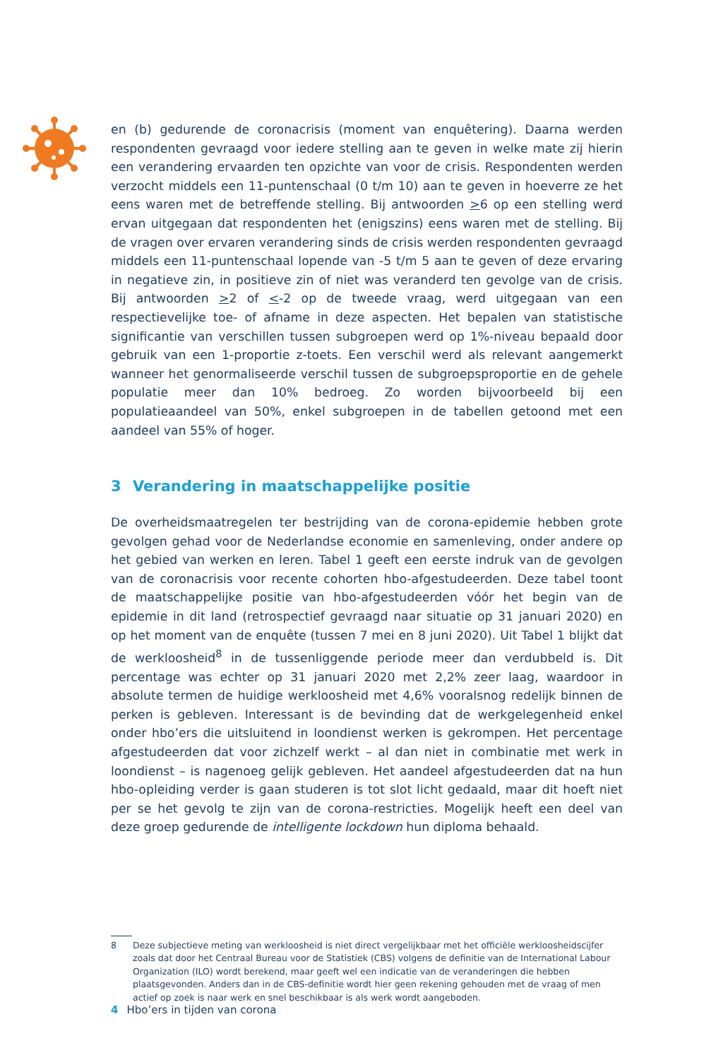en (b) gedurende de coronacrisis (moment van enquêtering). Daarna werden respondenten gevraagd voor iedere stelling aan te geven in welke mate zij hierin een verandering ervaarden ten opzichte van voor de crisis. Respondenten werden verzocht middels een 11-puntenschaal (0 t/m 10) aan te geven in hoeverre ze het eens waren met de betreffende stelling. Bij antwoorden >6 op een stelling werd ervan uitgegaan dat respondenten het (enigszins) eens waren met de stelling. Bij de vragen over ervaren verandering sinds de crisis werden respondenten gevraagd middels een 11-puntenschaal lopende van -5 t/m 5 aan te geven of deze ervaring in negatieve zin, in positieve zin of niet was veranderd ten gevolge van de crisis. Bij antwoorden >2 of <-2 op de tweede vraag, werd uitgegaan van een respectievelijke toe- of afname in deze aspecten. Het bepalen van statistische significantie van verschillen tussen subgroepen werd op 1%-niveau bepaald door gebruik van een 1-proportie z-toets. Een verschil werd als relevant aangemerkt wanneer het genormaliseerde verschil tussen de subgroepsproportie en de gehele populatie meer dan 10% bedroeg. Zo worden bijvoorbeeld bij een populatieaandeel van 50%, enkel subgroepen in de tabellen getoond met een aandeel van 55% of hoger.
3 Verandering in maatschappelijke positie
De overheidsmaatregelen ter bestrijding van de corona-epidemie hebben grote gevolgen gehad voor de Nederlandse economie en samenleving, onder andere op het gebied van werken en leren. Tabel 1 geeft een eerste indruk van de gevolgen van de coronacrisis voor recente cohorten hbo-afgestudeerden. Deze tabel toont de maatschappelijke positie van hbo-afgestudeerden vóór het begin van de epidemie in dit land (retrospectief gevraagd naar situatie op 31 januari 2020) en op het moment van de enquête (tussen 7 mei en 8 juni 2020). Uit Tabel 1 blijkt dat de werkloosheid<sup>8</sup> in de tussenliggende periode meer dan verdubbeld is. Dit percentage was echter op 31 januari 2020 met 2,2% zeer laag, waardoor in absolute termen de huidige werkloosheid met 4,6% vooralsnog redelijk binnen de perken is gebleven. Interessant is de bevinding dat de werkgelegenheid enkel onder hbo’ers die uitsluitend in loondienst werken is gekrompen. Het percentage afgestudeerden dat voor zichzelf werkt – al dan niet in combinatie met werk in loondienst – is nagenoeg gelijk gebleven. Het aandeel afgestudeerden dat na hun hbo-opleiding verder is gaan studeren is tot slot licht gedaald, maar dit hoeft niet per se het gevolg te zijn van de corona-restricties. Mogelijk heeft een deel van deze groep gedurende de intelligente lockdown hun diploma behaald.
8 Deze subjectieve meting van werkloosheid is niet direct vergelijkbaar met het officiële werkloosheidscijfer zoals dat door het Centraal Bureau voor de Statistiek (CBS) volgens de definitie van de International Labour Organization (ILO) wordt berekend, maar geeft wel een indicatie van de veranderingen die hebben plaatsgevonden. Anders dan in de CBS-definitie wordt hier geen rekening gehouden met de vraag of men actief op zoek is naar werk en snel beschikbaar is als werk wordt aangeboden.
4 Hbo’ers in tijden van corona